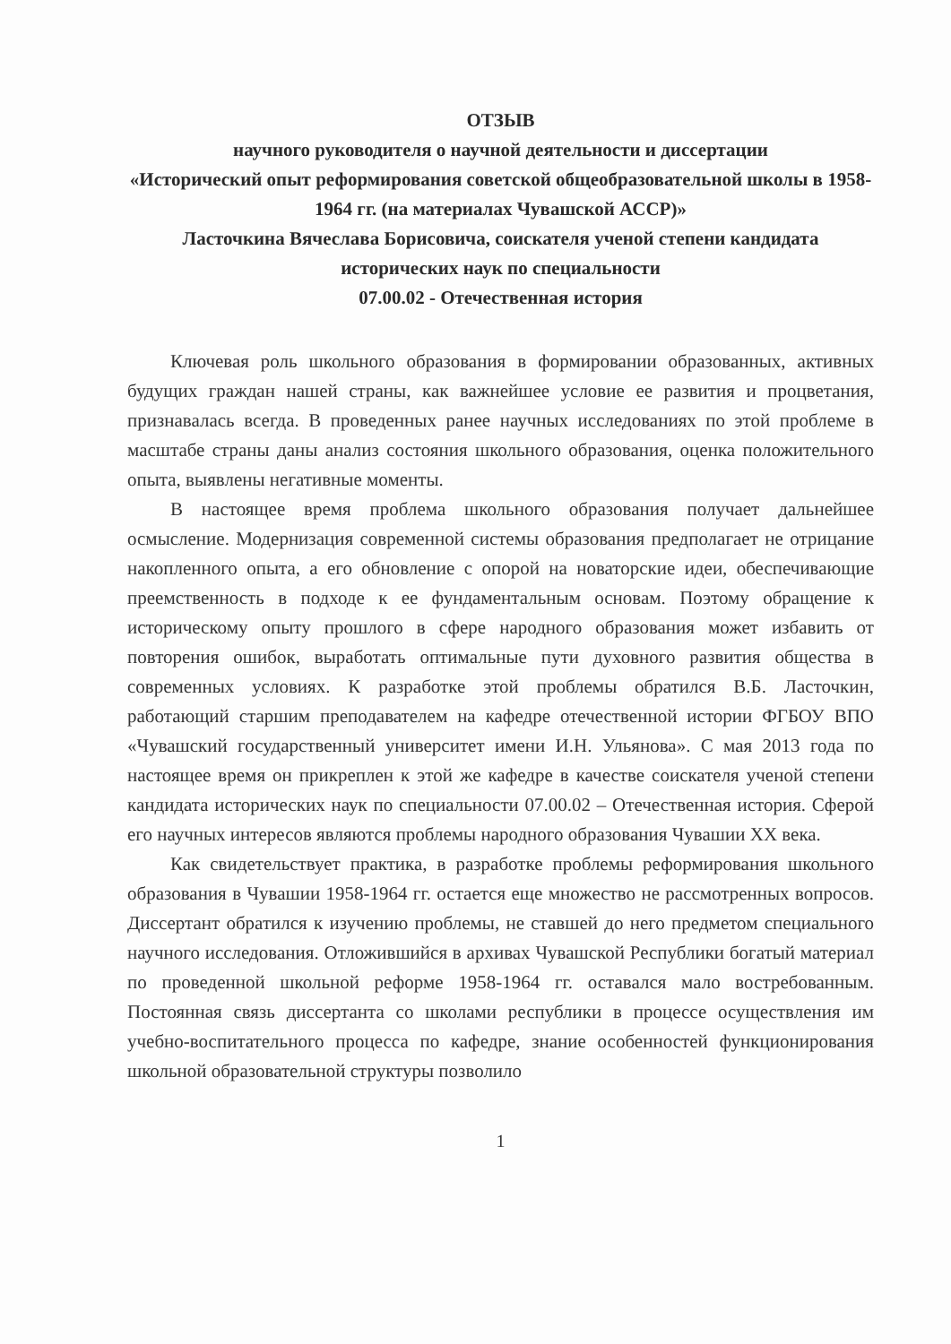ОТЗЫВ
научного руководителя о научной деятельности и диссертации
«Исторический опыт реформирования советской общеобразовательной школы в 1958-1964 гг. (на материалах Чувашской АССР)»
Ласточкина Вячеслава Борисовича, соискателя ученой степени кандидата исторических наук по специальности
07.00.02 - Отечественная история
Ключевая роль школьного образования в формировании образованных, активных будущих граждан нашей страны, как важнейшее условие ее развития и процветания, признавалась всегда. В проведенных ранее научных исследованиях по этой проблеме в масштабе страны даны анализ состояния школьного образования, оценка положительного опыта, выявлены негативные моменты.
В настоящее время проблема школьного образования получает дальнейшее осмысление. Модернизация современной системы образования предполагает не отрицание накопленного опыта, а его обновление с опорой на новаторские идеи, обеспечивающие преемственность в подходе к ее фундаментальным основам. Поэтому обращение к историческому опыту прошлого в сфере народного образования может избавить от повторения ошибок, выработать оптимальные пути духовного развития общества в современных условиях. К разработке этой проблемы обратился В.Б. Ласточкин, работающий старшим преподавателем на кафедре отечественной истории ФГБОУ ВПО «Чувашский государственный университет имени И.Н. Ульянова». С мая 2013 года по настоящее время он прикреплен к этой же кафедре в качестве соискателя ученой степени кандидата исторических наук по специальности 07.00.02 – Отечественная история. Сферой его научных интересов являются проблемы народного образования Чувашии XX века.
Как свидетельствует практика, в разработке проблемы реформирования школьного образования в Чувашии 1958-1964 гг. остается еще множество не рассмотренных вопросов. Диссертант обратился к изучению проблемы, не ставшей до него предметом специального научного исследования. Отложившийся в архивах Чувашской Республики богатый материал по проведенной школьной реформе 1958-1964 гг. оставался мало востребованным. Постоянная связь диссертанта со школами республики в процессе осуществления им учебно-воспитательного процесса по кафедре, знание особенностей функционирования школьной образовательной структуры позволило
1